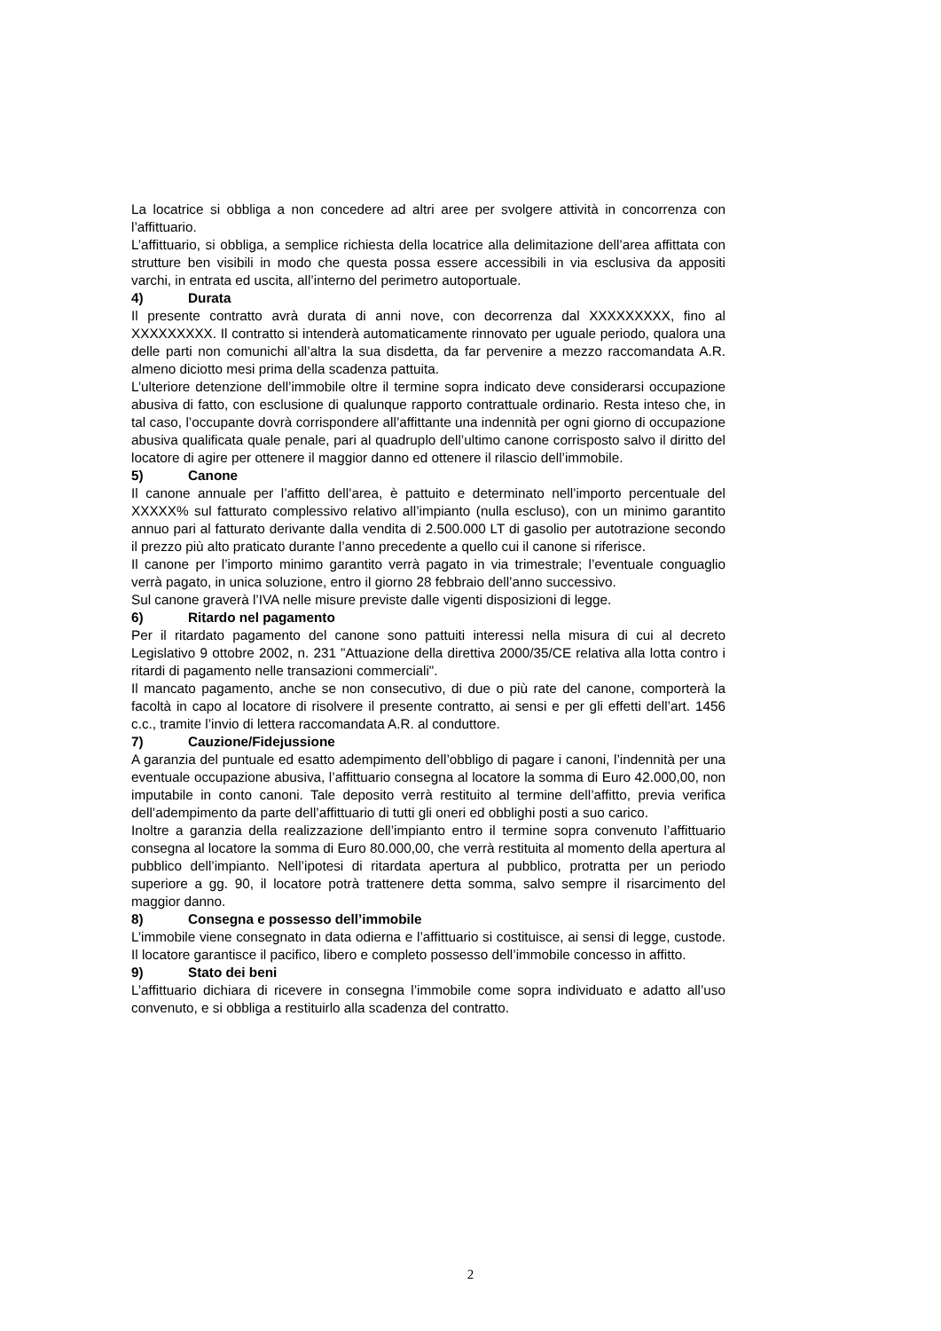La locatrice si obbliga a non concedere ad altri aree per svolgere attività in concorrenza con l’affittuario.
L’affittuario, si obbliga, a semplice richiesta della locatrice alla delimitazione dell’area affittata con strutture ben visibili in modo che questa possa essere accessibili in via esclusiva da appositi varchi, in entrata ed uscita, all’interno del perimetro autoportuale.
4) Durata
Il presente contratto avrà durata di anni nove, con decorrenza dal XXXXXXXXX, fino al XXXXXXXXX. Il contratto si intenderà automaticamente rinnovato per uguale periodo, qualora una delle parti non comunichi all’altra la sua disdetta, da far pervenire a mezzo raccomandata A.R. almeno diciotto mesi prima della scadenza pattuita.
L’ulteriore detenzione dell’immobile oltre il termine sopra indicato deve considerarsi occupazione abusiva di fatto, con esclusione di qualunque rapporto contrattuale ordinario. Resta inteso che, in tal caso, l’occupante dovrà corrispondere all’affittante una indennità per ogni giorno di occupazione abusiva qualificata quale penale, pari al quadruplo dell’ultimo canone corrisposto salvo il diritto del locatore di agire per ottenere il maggior danno ed ottenere il rilascio dell’immobile.
5) Canone
Il canone annuale per l’affitto dell’area, è pattuito e determinato nell’importo percentuale del XXXXX% sul fatturato complessivo relativo all’impianto (nulla escluso), con un minimo garantito annuo pari al fatturato derivante dalla vendita di 2.500.000 LT di gasolio per autotrazione secondo il prezzo più alto praticato durante l’anno precedente a quello cui il canone si riferisce.
Il canone per l’importo minimo garantito verrà pagato in via trimestrale; l’eventuale conguaglio verrà pagato, in unica soluzione, entro il giorno 28 febbraio dell’anno successivo.
Sul canone graverà l’IVA nelle misure previste dalle vigenti disposizioni di legge.
6) Ritardo nel pagamento
Per il ritardato pagamento del canone sono pattuiti interessi nella misura di cui al decreto Legislativo 9 ottobre 2002, n. 231 "Attuazione della direttiva 2000/35/CE relativa alla lotta contro i ritardi di pagamento nelle transazioni commerciali".
Il mancato pagamento, anche se non consecutivo, di due o più rate del canone, comporterà la facoltà in capo al locatore di risolvere il presente contratto, ai sensi e per gli effetti dell’art. 1456 c.c., tramite l’invio di lettera raccomandata A.R. al conduttore.
7) Cauzione/Fidejussione
A garanzia del puntuale ed esatto adempimento dell’obbligo di pagare i canoni, l’indennità per una eventuale occupazione abusiva, l’affittuario consegna al locatore la somma di Euro 42.000,00, non imputabile in conto canoni. Tale deposito verrà restituito al termine dell’affitto, previa verifica dell’adempimento da parte dell’affittuario di tutti gli oneri ed obblighi posti a suo carico.
Inoltre a garanzia della realizzazione dell’impianto entro il termine sopra convenuto l’affittuario consegna al locatore la somma di Euro 80.000,00, che verrà restituita al momento della apertura al pubblico dell’impianto. Nell’ipotesi di ritardata apertura al pubblico, protratta per un periodo superiore a gg. 90, il locatore potrà trattenere detta somma, salvo sempre il risarcimento del maggior danno.
8) Consegna e possesso dell’immobile
L’immobile viene consegnato in data odierna e l’affittuario si costituisce, ai sensi di legge, custode. Il locatore garantisce il pacifico, libero e completo possesso dell’immobile concesso in affitto.
9) Stato dei beni
L’affittuario dichiara di ricevere in consegna l’immobile come sopra individuato e adatto all’uso convenuto, e si obbliga a restituirlo alla scadenza del contratto.
2